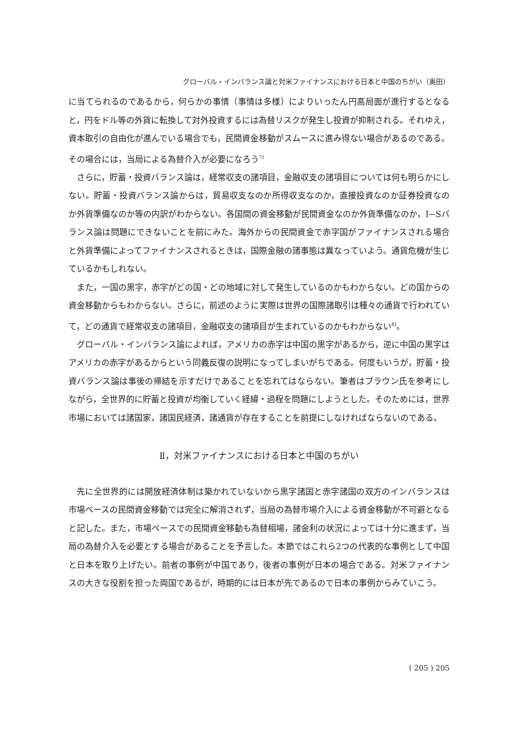グローバル・インバランス論と対米ファイナンスにおける日本と中国のちがい（奥田）
に当てられるのであるから，何らかの事情（事情は多様）によりいったん円高局面が進行するとなると，円をドル等の外貨に転換して対外投資するには為替リスクが発生し投資が抑制される。それゆえ，資本取引の自由化が進んでいる場合でも，民間資金移動がスムースに進み得ない場合があるのである。その場合には，当局による為替介入が必要になろう<sup>7)</sup>
さらに，貯蓄・投資バランス論は，経常収支の諸項目，金融収支の諸項目については何も明らかにしない。貯蓄・投資バランス論からは，貿易収支なのか所得収支なのか，直接投資なのか証券投資なのか外貨準備なのか等の内訳がわからない。各国間の資金移動が民間資金なのか外貨準備なのか，I−Sバランス論は問題にできないことを前にみた。海外からの民間資金で赤字国がファイナンスされる場合と外貨準備によってファイナンスされるときは，国際金融の諸事態は異なっていよう。通貨危機が生じているかもしれない。
また，一国の黒字，赤字がどの国・どの地域に対して発生しているのかもわからない。どの国からの資金移動からもわからない。さらに，前述のように実際は世界の国際諸取引は種々の通貨で行われていて，どの通貨で経常収支の諸項目，金融収支の諸項目が生まれているのかもわからない<sup>8)</sup>。
グローバル・インバランス論によれば，アメリカの赤字は中国の黒字があるから，逆に中国の黒字はアメリカの赤字があるからという同義反復の説明になってしまいがちである。何度もいうが，貯蓄・投資バランス論は事後の帰結を示すだけであることを忘れてはならない。筆者はブラウン氏を参考にしながら，全世界的に貯蓄と投資が均衡していく経緯・過程を問題にしようとした。そのためには，世界市場においては諸国家，諸国民経済，諸通貨が存在することを前提にしなければならないのである。
Ⅱ，対米ファイナンスにおける日本と中国のちがい
先に全世界的には開放経済体制は築かれていないから黒字諸国と赤字諸国の双方のインバランスは市場ベースの民間資金移動では完全に解消されず，当局の為替市場介入による資金移動が不可避となると記した。また，市場ベースでの民間資金移動も為替相場，諸金利の状況によっては十分に進まず，当局の為替介入を必要とする場合があることを予言した。本節ではこれら2つの代表的な事例として中国と日本を取り上げたい。前者の事例が中国であり，後者の事例が日本の場合である。対米ファイナンスの大きな役割を担った両国であるが，時期的には日本が先であるので日本の事例からみていこう。
( 205 ) 205